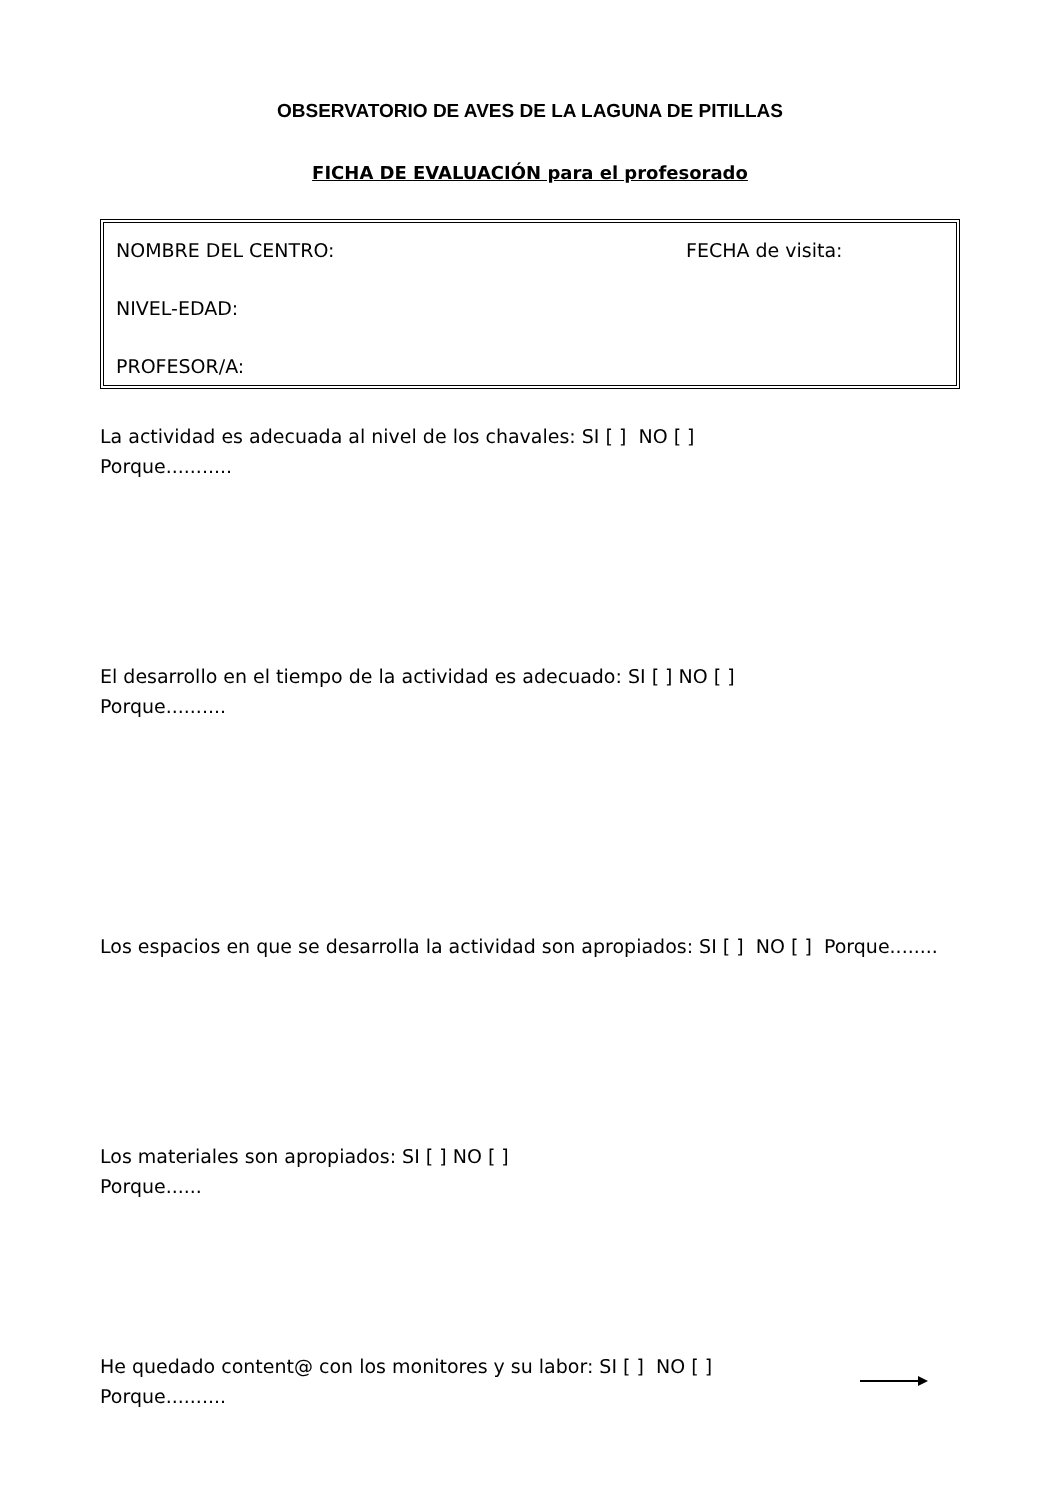OBSERVATORIO DE AVES DE LA LAGUNA DE PITILLAS
FICHA DE EVALUACIÓN para el profesorado
NOMBRE DEL CENTRO: FECHA de visita:
NIVEL-EDAD:
PROFESOR/A:
La actividad es adecuada al nivel de los chavales: SI [ ] NO [ ]
Porque...........
El desarrollo en el tiempo de la actividad es adecuado: SI [ ] NO [ ]
Porque..........
Los espacios en que se desarrolla la actividad son apropiados: SI [ ] NO [ ] Porque........
Los materiales son apropiados: SI [ ] NO [ ]
Porque......
He quedado content@ con los monitores y su labor: SI [ ] NO [ ]
Porque..........